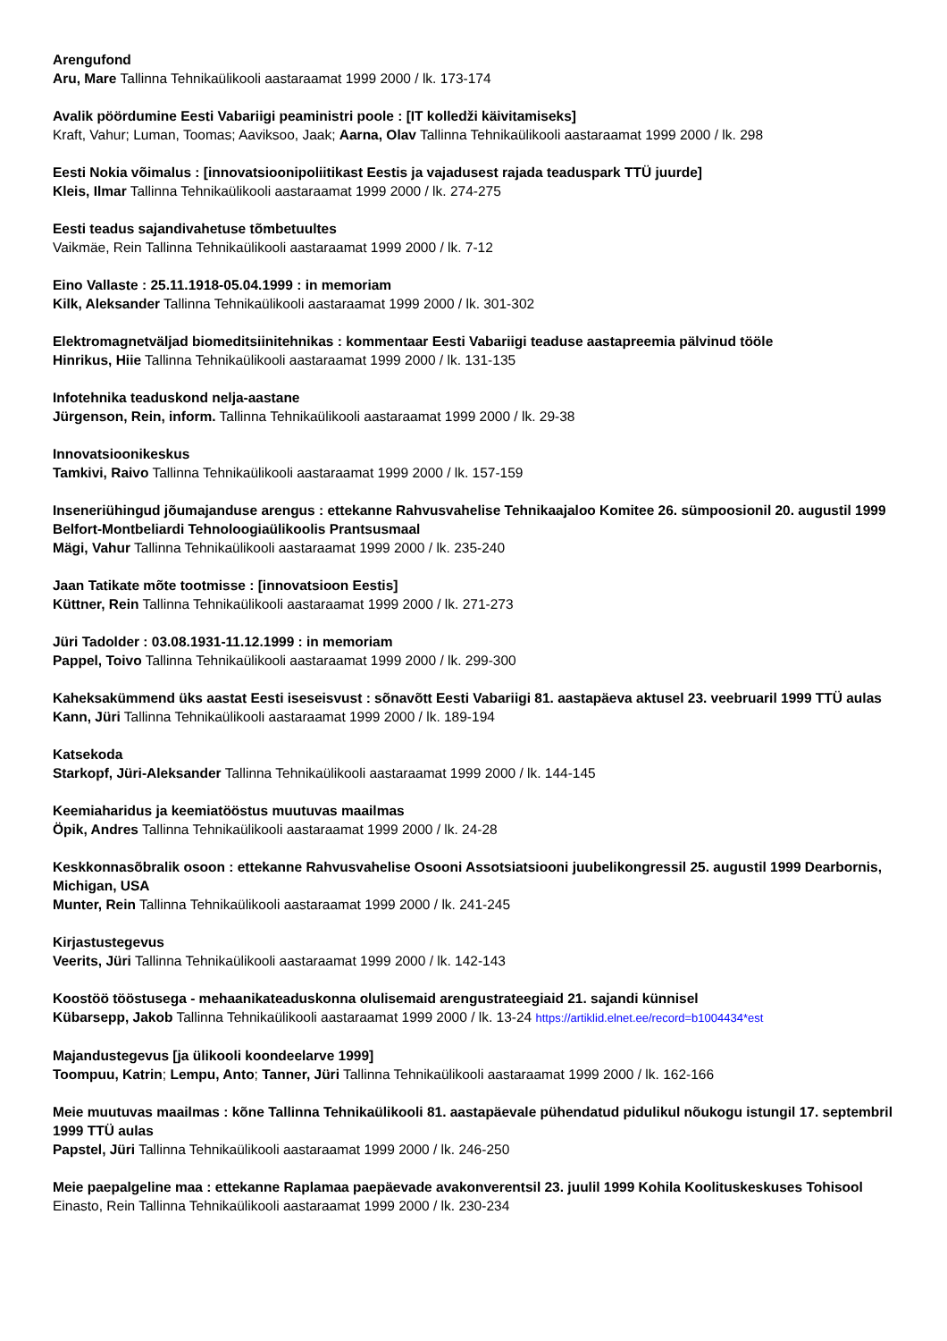Arengufond
Aru, Mare Tallinna Tehnikaülikooli aastaraamat 1999 2000 / lk. 173-174
Avalik pöördumine Eesti Vabariigi peaministri poole : [IT kolledži käivitamiseks]
Kraft, Vahur; Luman, Toomas; Aaviksoo, Jaak; Aarna, Olav Tallinna Tehnikaülikooli aastaraamat 1999 2000 / lk. 298
Eesti Nokia võimalus : [innovatsioonipoliitikast Eestis ja vajadusest rajada teaduspark TTÜ juurde]
Kleis, Ilmar Tallinna Tehnikaülikooli aastaraamat 1999 2000 / lk. 274-275
Eesti teadus sajandivahetuse tõmbetuultes
Vaikmäe, Rein Tallinna Tehnikaülikooli aastaraamat 1999 2000 / lk. 7-12
Eino Vallaste : 25.11.1918-05.04.1999 : in memoriam
Kilk, Aleksander Tallinna Tehnikaülikooli aastaraamat 1999 2000 / lk. 301-302
Elektromagnetväljad biomeditsiinitehnikas : kommentaar Eesti Vabariigi teaduse aastapreemia pälvinud tööle
Hinrikus, Hiie Tallinna Tehnikaülikooli aastaraamat 1999 2000 / lk. 131-135
Infotehnika teaduskond nelja-aastane
Jürgenson, Rein, inform. Tallinna Tehnikaülikooli aastaraamat 1999 2000 / lk. 29-38
Innovatsioonikeskus
Tamkivi, Raivo Tallinna Tehnikaülikooli aastaraamat 1999 2000 / lk. 157-159
Inseneriühingud jõumajanduse arengus : ettekanne Rahvusvahelise Tehnikaajaloo Komitee 26. sümpoosionil 20. augustil 1999 Belfort-Montbeliardi Tehnoloogiaülikoolis Prantsusmaal
Mägi, Vahur Tallinna Tehnikaülikooli aastaraamat 1999 2000 / lk. 235-240
Jaan Tatikate mõte tootmisse : [innovatsioon Eestis]
Küttner, Rein Tallinna Tehnikaülikooli aastaraamat 1999 2000 / lk. 271-273
Jüri Tadolder : 03.08.1931-11.12.1999 : in memoriam
Pappel, Toivo Tallinna Tehnikaülikooli aastaraamat 1999 2000 / lk. 299-300
Kaheksakümmend üks aastat Eesti iseseisvust : sõnavõtt Eesti Vabariigi 81. aastapäeva aktusel 23. veebruaril 1999 TTÜ aulas
Kann, Jüri Tallinna Tehnikaülikooli aastaraamat 1999 2000 / lk. 189-194
Katsekoda
Starkopf, Jüri-Aleksander Tallinna Tehnikaülikooli aastaraamat 1999 2000 / lk. 144-145
Keemiaharidus ja keemiatööstus muutuvas maailmas
Öpik, Andres Tallinna Tehnikaülikooli aastaraamat 1999 2000 / lk. 24-28
Keskkonnasõbralik osoon : ettekanne Rahvusvahelise Osooni Assotsiatsiooni juubelikongressil 25. augustil 1999 Dearbornis, Michigan, USA
Munter, Rein Tallinna Tehnikaülikooli aastaraamat 1999 2000 / lk. 241-245
Kirjastustegevus
Veerits, Jüri Tallinna Tehnikaülikooli aastaraamat 1999 2000 / lk. 142-143
Koostöö tööstusega - mehaanikateaduskonna olulisemaid arengustrateegiaid 21. sajandi künnisel
Kübarsepp, Jakob Tallinna Tehnikaülikooli aastaraamat 1999 2000 / lk. 13-24 https://artiklid.elnet.ee/record=b1004434*est
Majandustegevus [ja ülikooli koondeelarve 1999]
Toompuu, Katrin; Lempu, Anto; Tanner, Jüri Tallinna Tehnikaülikooli aastaraamat 1999 2000 / lk. 162-166
Meie muutuvas maailmas : kõne Tallinna Tehnikaülikooli 81. aastapäevale pühendatud pidulikul nõukogu istungil 17. septembril 1999 TTÜ aulas
Papstel, Jüri Tallinna Tehnikaülikooli aastaraamat 1999 2000 / lk. 246-250
Meie paepalgeline maa : ettekanne Raplamaa paepäevade avakonverentsil 23. juulil 1999 Kohila Koolituskeskuses Tohisool
Einasto, Rein Tallinna Tehnikaülikooli aastaraamat 1999 2000 / lk. 230-234